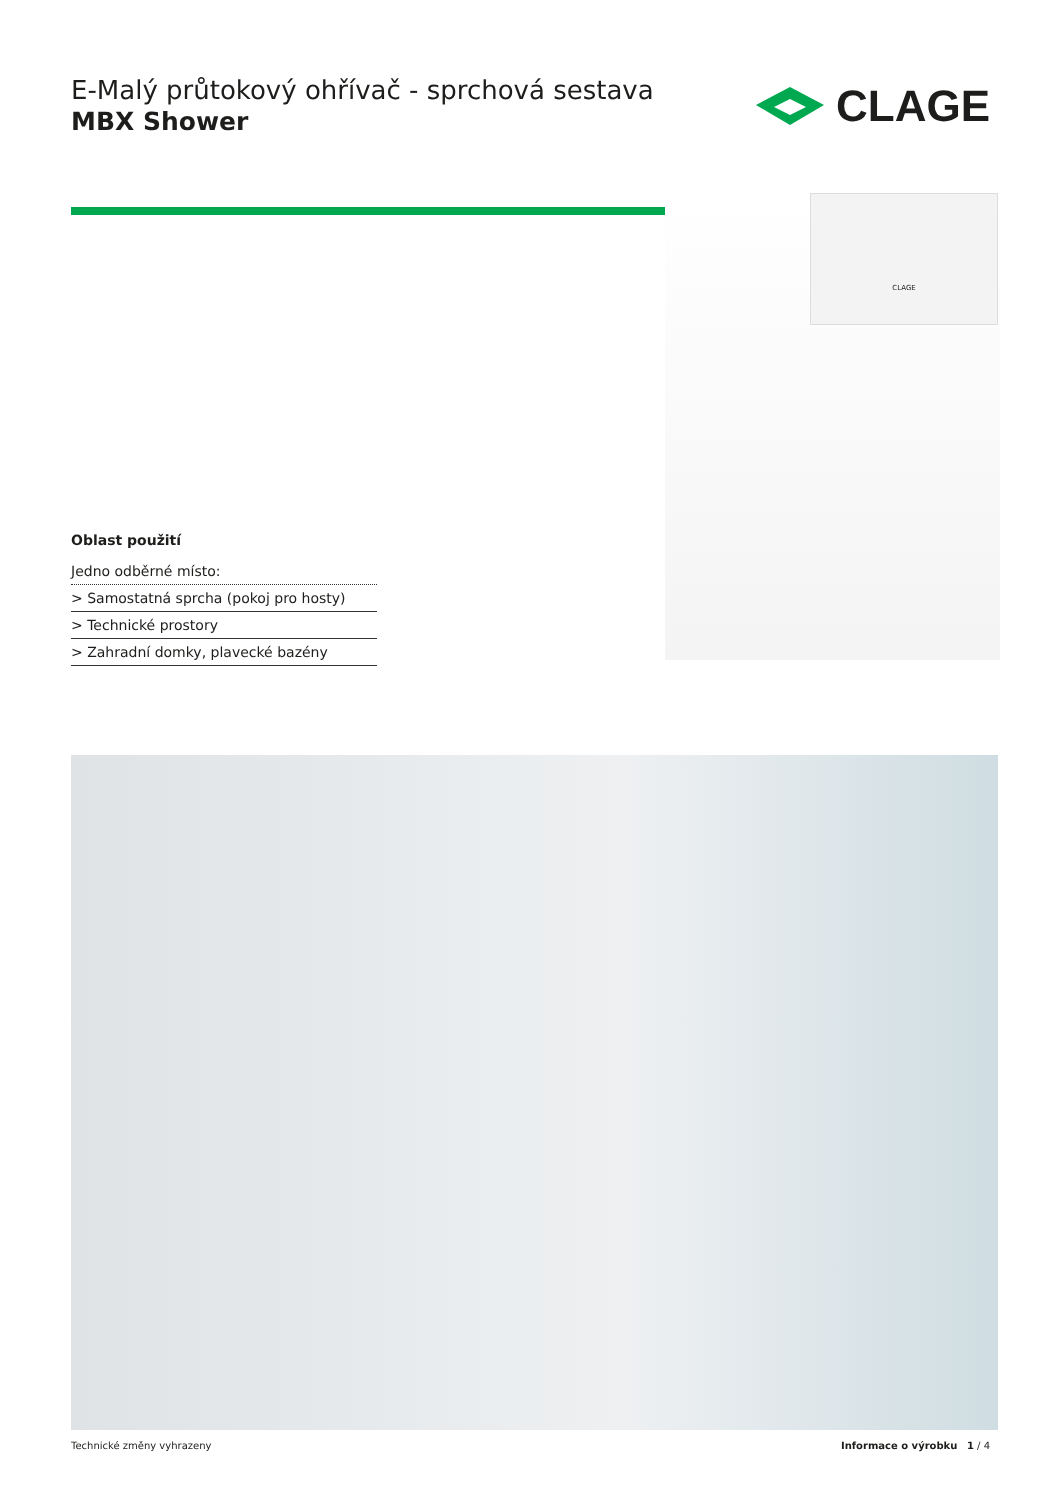E-Malý průtokový ohřívač - sprchová sestava
MBX Shower
CLAGE
CLAGE
Oblast použití
Jedno odběrné místo:
> Samostatná sprcha (pokoj pro hosty)
> Technické prostory
> Zahradní domky, plavecké bazény
Technické změny vyhrazeny Informace o výrobku 1 / 4